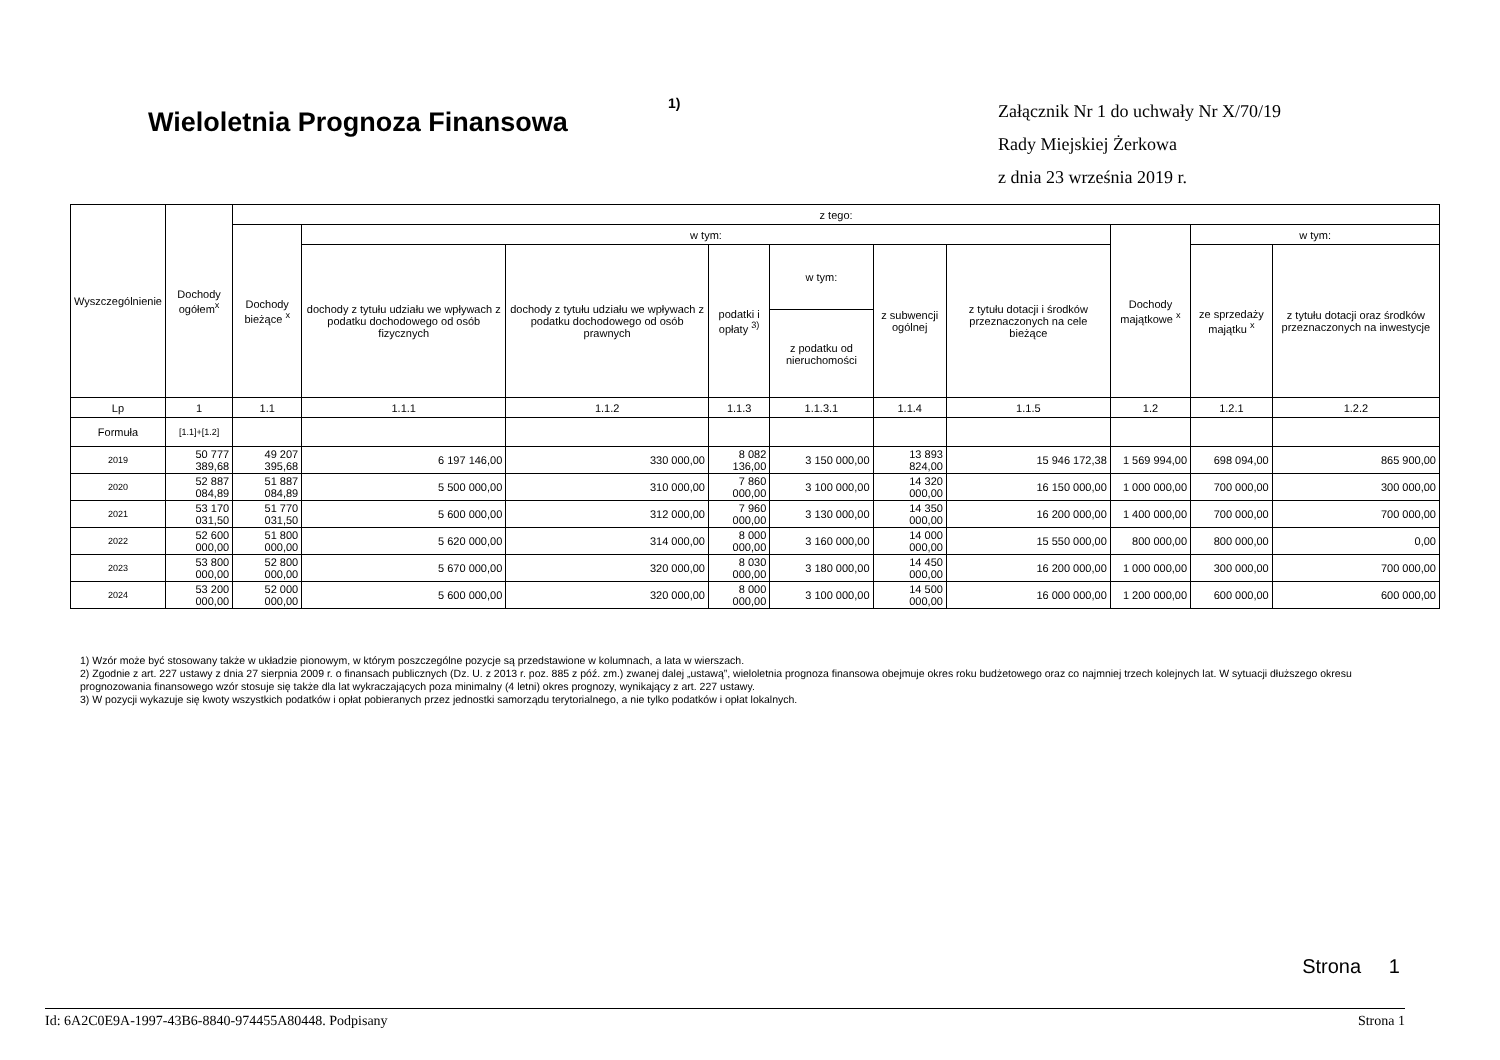Wieloletnia Prognoza Finansowa
1)
Załącznik Nr 1 do uchwały Nr X/70/19
Rady Miejskiej Żerkowa
z dnia 23 września 2019 r.
| Wyszczególnienie | Dochody ogółem<sup>x</sup> | z tego: | | | | | | | | | |
| --- | --- | --- | --- | --- | --- | --- | --- | --- | --- | --- | --- |
| | | Dochody bieżące <sup>x</sup> | w tym: | | | | | | Dochody majątkowe <sup>x</sup> | w tym: | |
| | | | dochody z tytułu udziału we wpływach z podatku dochodowego od osób fizycznych | dochody z tytułu udziału we wpływach z podatku dochodowego od osób prawnych | podatki i opłaty <sup>3)</sup> | w tym: | z subwencji ogólnej | z tytułu dotacji i środków przeznaczonych na cele bieżące | | ze sprzedaży majątku <sup>x</sup> | z tytułu dotacji oraz środków przeznaczonych na inwestycje |
| | | | | | | z podatku od nieruchomości | | | | | |
| Lp | 1 | 1.1 | 1.1.1 | 1.1.2 | 1.1.3 | 1.1.3.1 | 1.1.4 | 1.1.5 | 1.2 | 1.2.1 | 1.2.2 |
| Formuła | [1.1]+[1.2] | | | | | | | | | | |
| 2019 | 50 777 389,68 | 49 207 395,68 | 6 197 146,00 | 330 000,00 | 8 082 136,00 | 3 150 000,00 | 13 893 824,00 | 15 946 172,38 | 1 569 994,00 | 698 094,00 | 865 900,00 |
| 2020 | 52 887 084,89 | 51 887 084,89 | 5 500 000,00 | 310 000,00 | 7 860 000,00 | 3 100 000,00 | 14 320 000,00 | 16 150 000,00 | 1 000 000,00 | 700 000,00 | 300 000,00 |
| 2021 | 53 170 031,50 | 51 770 031,50 | 5 600 000,00 | 312 000,00 | 7 960 000,00 | 3 130 000,00 | 14 350 000,00 | 16 200 000,00 | 1 400 000,00 | 700 000,00 | 700 000,00 |
| 2022 | 52 600 000,00 | 51 800 000,00 | 5 620 000,00 | 314 000,00 | 8 000 000,00 | 3 160 000,00 | 14 000 000,00 | 15 550 000,00 | 800 000,00 | 800 000,00 | 0,00 |
| 2023 | 53 800 000,00 | 52 800 000,00 | 5 670 000,00 | 320 000,00 | 8 030 000,00 | 3 180 000,00 | 14 450 000,00 | 16 200 000,00 | 1 000 000,00 | 300 000,00 | 700 000,00 |
| 2024 | 53 200 000,00 | 52 000 000,00 | 5 600 000,00 | 320 000,00 | 8 000 000,00 | 3 100 000,00 | 14 500 000,00 | 16 000 000,00 | 1 200 000,00 | 600 000,00 | 600 000,00 |
1) Wzór może być stosowany także w układzie pionowym, w którym poszczególne pozycje są przedstawione w kolumnach, a lata w wierszach.
2) Zgodnie z art. 227 ustawy z dnia 27 sierpnia 2009 r. o finansach publicznych (Dz. U. z 2013 r. poz. 885 z póź. zm.) zwanej dalej „ustawą”, wieloletnia prognoza finansowa obejmuje okres roku budżetowego oraz co najmniej trzech kolejnych lat. W sytuacji dłuższego okresu prognozowania finansowego wzór stosuje się także dla lat wykraczających poza minimalny (4 letni) okres prognozy, wynikający z art. 227 ustawy.
3) W pozycji wykazuje się kwoty wszystkich podatków i opłat pobieranych przez jednostki samorządu terytorialnego, a nie tylko podatków i opłat lokalnych.
Strona 1
Id: 6A2C0E9A-1997-43B6-8840-974455A80448. Podpisany Strona 1